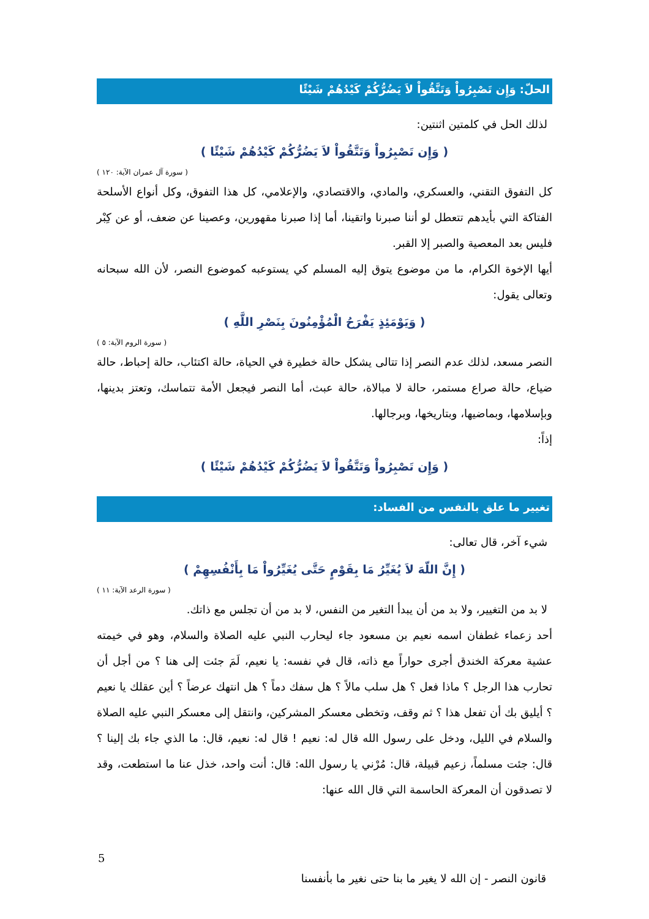الحلّ: وَإِن تَصْبِرُواْ وَتَتَّقُواْ لاَ يَضُرُّكُمْ كَيْدُهُمْ شَيْئًا
لذلك الحل في كلمتين اثنتين:
( وَإِن تَصْبِرُواْ وَتَتَّقُواْ لاَ يَضُرُّكُمْ كَيْدُهُمْ شَيْئًا )
( سورة آل عمران الآية: ١٢٠ )
كل التفوق التقني، والعسكري، والمادي، والاقتصادي، والإعلامي، كل هذا التفوق، وكل أنواع الأسلحة الفتاكة التي بأيدهم تتعطل لو أننا صبرنا واتقينا، أما إذا صبرنا مقهورين، وعصينا عن ضعف، أو عن كِبْر فليس بعد المعصية والصبر إلا القبر.
أيها الإخوة الكرام، ما من موضوع يتوق إليه المسلم كي يستوعبه كموضوع النصر، لأن الله سبحانه وتعالى يقول:
( وَيَوْمَئِذٍ يَفْرَحُ الْمُؤْمِنُونَ بِنَصْرِ اللَّهِ )
( سورة الروم الآية: ٥ )
النصر مسعد، لذلك عدم النصر إذا تتالى يشكل حالة خطيرة في الحياة، حالة اكتئاب، حالة إحباط، حالة ضياع، حالة صراع مستمر، حالة لا مبالاة، حالة عبث، أما النصر فيجعل الأمة تتماسك، وتعتز بدينها، وبإسلامها، وبماضيها، وبتاريخها، وبرجالها.
إذاً:
( وَإِن تَصْبِرُواْ وَتَتَّقُواْ لاَ يَضُرُّكُمْ كَيْدُهُمْ شَيْئًا )
تغيير ما علق بالنفس من الفساد:
شيء آخر، قال تعالى:
( إِنَّ اللّهَ لاَ يُغَيِّرُ مَا بِقَوْمٍ حَتَّى يُغَيِّرُواْ مَا بِأَنْفُسِهِمْ )
( سورة الرعد الآية: ١١ )
لا بد من التغيير، ولا بد من أن يبدأ التغير من النفس، لا بد من أن تجلس مع ذاتك.
أحد زعماء غطفان اسمه نعيم بن مسعود جاء ليحارب النبي عليه الصلاة والسلام، وهو في خيمته عشية معركة الخندق أجرى حواراً مع ذاته، قال في نفسه: يا نعيم، لَمَ جئت إلى هنا ؟ من أجل أن تحارب هذا الرجل ؟ ماذا فعل ؟ هل سلب مالاً ؟ هل سفك دماً ؟ هل انتهك عرضاً ؟ أين عقلك يا نعيم ؟ أيليق بك أن تفعل هذا ؟ ثم وقف، وتخطى معسكر المشركين، وانتقل إلى معسكر النبي عليه الصلاة والسلام في الليل، ودخل على رسول الله قال له: نعيم ! قال له: نعيم، قال: ما الذي جاء بك إلينا ؟ قال: جئت مسلماً، زعيم قبيلة، قال: مُرْني يا رسول الله: قال: أنت واحد، خذل عنا ما استطعت، وقد لا تصدقون أن المعركة الحاسمة التي قال الله عنها:
5
قانون النصر - إن الله لا يغير ما بنا حتى نغير ما بأنفسنا